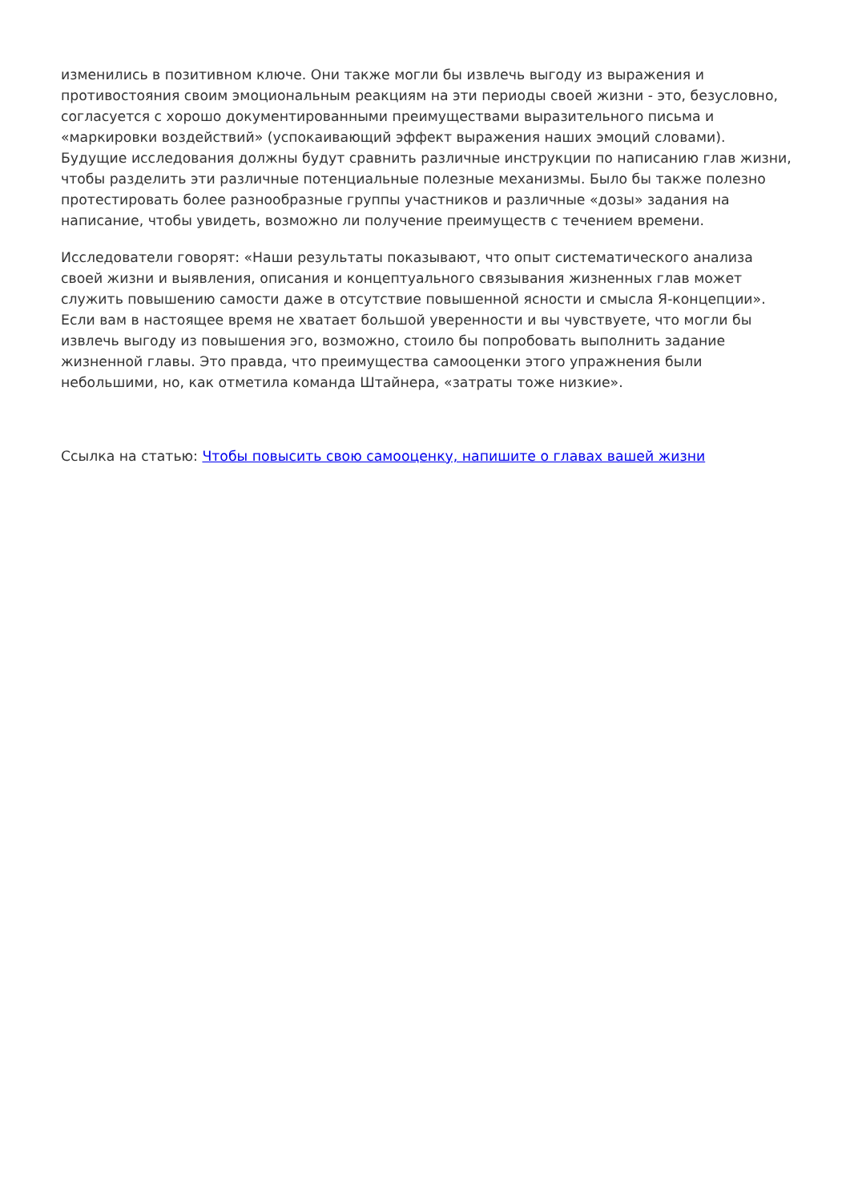изменились в позитивном ключе. Они также могли бы извлечь выгоду из выражения и противостояния своим эмоциональным реакциям на эти периоды своей жизни - это, безусловно, согласуется с хорошо документированными преимуществами выразительного письма и «маркировки воздействий» (успокаивающий эффект выражения наших эмоций словами). Будущие исследования должны будут сравнить различные инструкции по написанию глав жизни, чтобы разделить эти различные потенциальные полезные механизмы. Было бы также полезно протестировать более разнообразные группы участников и различные «дозы» задания на написание, чтобы увидеть, возможно ли получение преимуществ с течением времени.
Исследователи говорят: «Наши результаты показывают, что опыт систематического анализа своей жизни и выявления, описания и концептуального связывания жизненных глав может служить повышению самости даже в отсутствие повышенной ясности и смысла Я-концепции». Если вам в настоящее время не хватает большой уверенности и вы чувствуете, что могли бы извлечь выгоду из повышения эго, возможно, стоило бы попробовать выполнить задание жизненной главы. Это правда, что преимущества самооценки этого упражнения были небольшими, но, как отметила команда Штайнера, «затраты тоже низкие».
Ссылка на статью: Чтобы повысить свою самооценку, напишите о главах вашей жизни